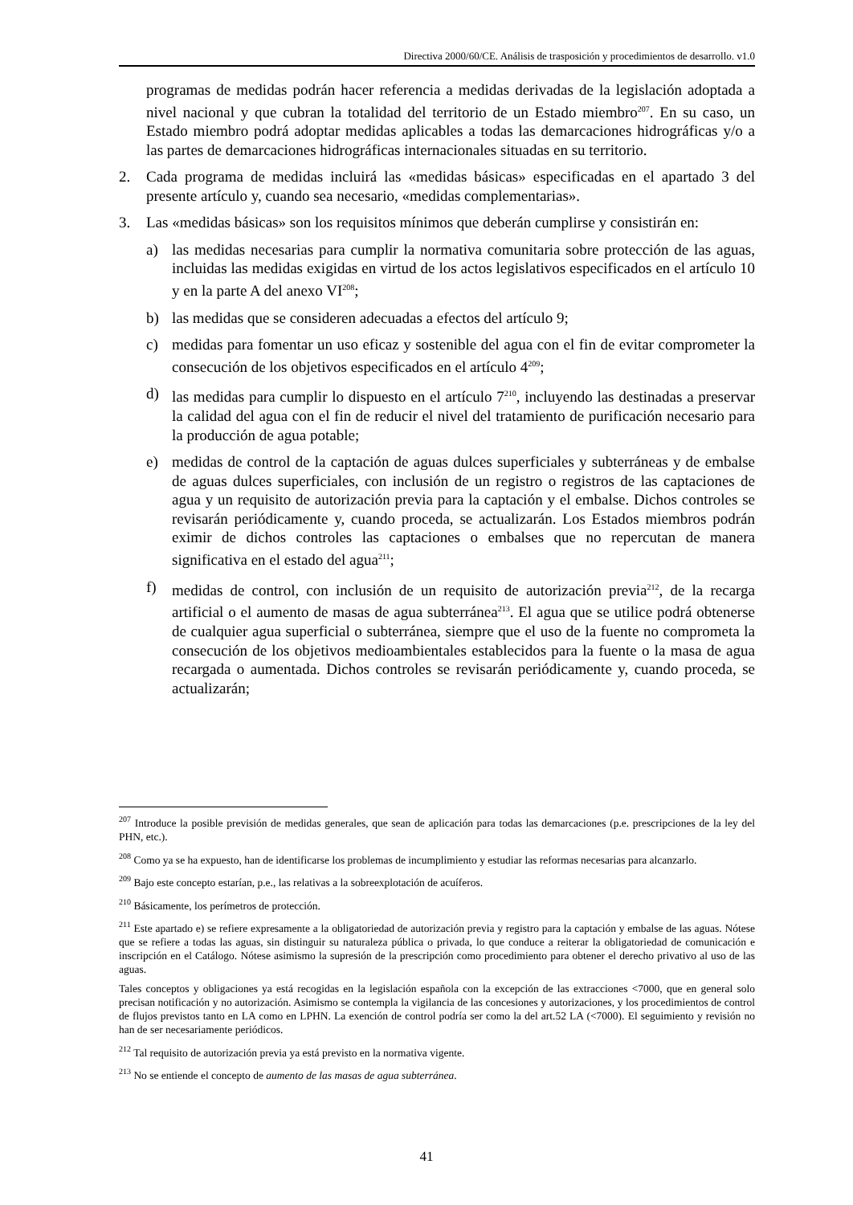Directiva 2000/60/CE. Análisis de trasposición y procedimientos de desarrollo. v1.0
programas de medidas podrán hacer referencia a medidas derivadas de la legislación adoptada a nivel nacional y que cubran la totalidad del territorio de un Estado miembro<sup>207</sup>. En su caso, un Estado miembro podrá adoptar medidas aplicables a todas las demarcaciones hidrográficas y/o a las partes de demarcaciones hidrográficas internacionales situadas en su territorio.
2. Cada programa de medidas incluirá las «medidas básicas» especificadas en el apartado 3 del presente artículo y, cuando sea necesario, «medidas complementarias».
3. Las «medidas básicas» son los requisitos mínimos que deberán cumplirse y consistirán en:
a) las medidas necesarias para cumplir la normativa comunitaria sobre protección de las aguas, incluidas las medidas exigidas en virtud de los actos legislativos especificados en el artículo 10 y en la parte A del anexo VI<sup>208</sup>;
b) las medidas que se consideren adecuadas a efectos del artículo 9;
c) medidas para fomentar un uso eficaz y sostenible del agua con el fin de evitar comprometer la consecución de los objetivos especificados en el artículo 4<sup>209</sup>;
d) las medidas para cumplir lo dispuesto en el artículo 7<sup>210</sup>, incluyendo las destinadas a preservar la calidad del agua con el fin de reducir el nivel del tratamiento de purificación necesario para la producción de agua potable;
e) medidas de control de la captación de aguas dulces superficiales y subterráneas y de embalse de aguas dulces superficiales, con inclusión de un registro o registros de las captaciones de agua y un requisito de autorización previa para la captación y el embalse. Dichos controles se revisarán periódicamente y, cuando proceda, se actualizarán. Los Estados miembros podrán eximir de dichos controles las captaciones o embalses que no repercutan de manera significativa en el estado del agua<sup>211</sup>;
f) medidas de control, con inclusión de un requisito de autorización previa<sup>212</sup>, de la recarga artificial o el aumento de masas de agua subterránea<sup>213</sup>. El agua que se utilice podrá obtenerse de cualquier agua superficial o subterránea, siempre que el uso de la fuente no comprometa la consecución de los objetivos medioambientales establecidos para la fuente o la masa de agua recargada o aumentada. Dichos controles se revisarán periódicamente y, cuando proceda, se actualizarán;
<sup>207</sup> Introduce la posible previsión de medidas generales, que sean de aplicación para todas las demarcaciones (p.e. prescripciones de la ley del PHN, etc.).
<sup>208</sup> Como ya se ha expuesto, han de identificarse los problemas de incumplimiento y estudiar las reformas necesarias para alcanzarlo.
<sup>209</sup> Bajo este concepto estarían, p.e., las relativas a la sobreexplotación de acuíferos.
<sup>210</sup> Básicamente, los perímetros de protección.
<sup>211</sup> Este apartado e) se refiere expresamente a la obligatoriedad de autorización previa y registro para la captación y embalse de las aguas. Nótese que se refiere a todas las aguas, sin distinguir su naturaleza pública o privada, lo que conduce a reiterar la obligatoriedad de comunicación e inscripción en el Catálogo. Nótese asimismo la supresión de la prescripción como procedimiento para obtener el derecho privativo al uso de las aguas.
Tales conceptos y obligaciones ya está recogidas en la legislación española con la excepción de las extracciones <7000, que en general solo precisan notificación y no autorización. Asimismo se contempla la vigilancia de las concesiones y autorizaciones, y los procedimientos de control de flujos previstos tanto en LA como en LPHN. La exención de control podría ser como la del art.52 LA (<7000). El seguimiento y revisión no han de ser necesariamente periódicos.
<sup>212</sup> Tal requisito de autorización previa ya está previsto en la normativa vigente.
<sup>213</sup> No se entiende el concepto de aumento de las masas de agua subterránea.
41